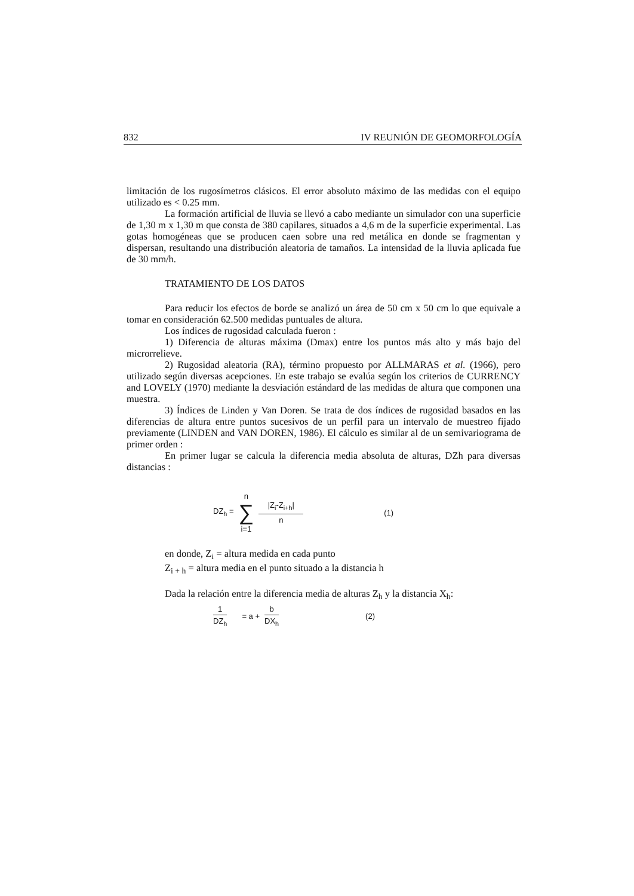832 IV REUNIÓN DE GEOMORFOLOGÍA
limitación de los rugosímetros clásicos. El error absoluto máximo de las medidas con el equipo utilizado es < 0.25 mm.
La formación artificial de lluvia se llevó a cabo mediante un simulador con una superficie de 1,30 m x 1,30 m que consta de 380 capilares, situados a 4,6 m de la superficie experimental. Las gotas homogéneas que se producen caen sobre una red metálica en donde se fragmentan y dispersan, resultando una distribución aleatoria de tamaños. La intensidad de la lluvia aplicada fue de 30 mm/h.
TRATAMIENTO DE LOS DATOS
Para reducir los efectos de borde se analizó un área de 50 cm x 50 cm lo que equivale a tomar en consideración 62.500 medidas puntuales de altura.
Los índices de rugosidad calculada fueron :
1) Diferencia de alturas máxima (Dmax) entre los puntos más alto y más bajo del microrrelieve.
2) Rugosidad aleatoria (RA), término propuesto por ALLMARAS et al. (1966), pero utilizado según diversas acepciones. En este trabajo se evalúa según los criterios de CURRENCY and LOVELY (1970) mediante la desviación estándard de las medidas de altura que componen una muestra.
3) Índices de Linden y Van Doren. Se trata de dos índices de rugosidad basados en las diferencias de altura entre puntos sucesivos de un perfil para un intervalo de muestreo fijado previamente (LINDEN and VAN DOREN, 1986). El cálculo es similar al de un semivariograma de primer orden :
En primer lugar se calcula la diferencia media absoluta de alturas, DZh para diversas distancias :
| DZ<sub>h</sub> = | n ∑ i=1 | /Z<sub>i</sub>-Z<sub>i+h</sub>/ n | (1) |
en donde, Z<sub>i</sub> = altura medida en cada punto
Z<sub>i + h</sub> = altura media en el punto situado a la distancia h
Dada la relación entre la diferencia media de alturas Z<sub>h</sub> y la distancia X<sub>h</sub>:
| 1 DZ<sub>h</sub> | = a + | b DX<sub>h</sub> | (2) |